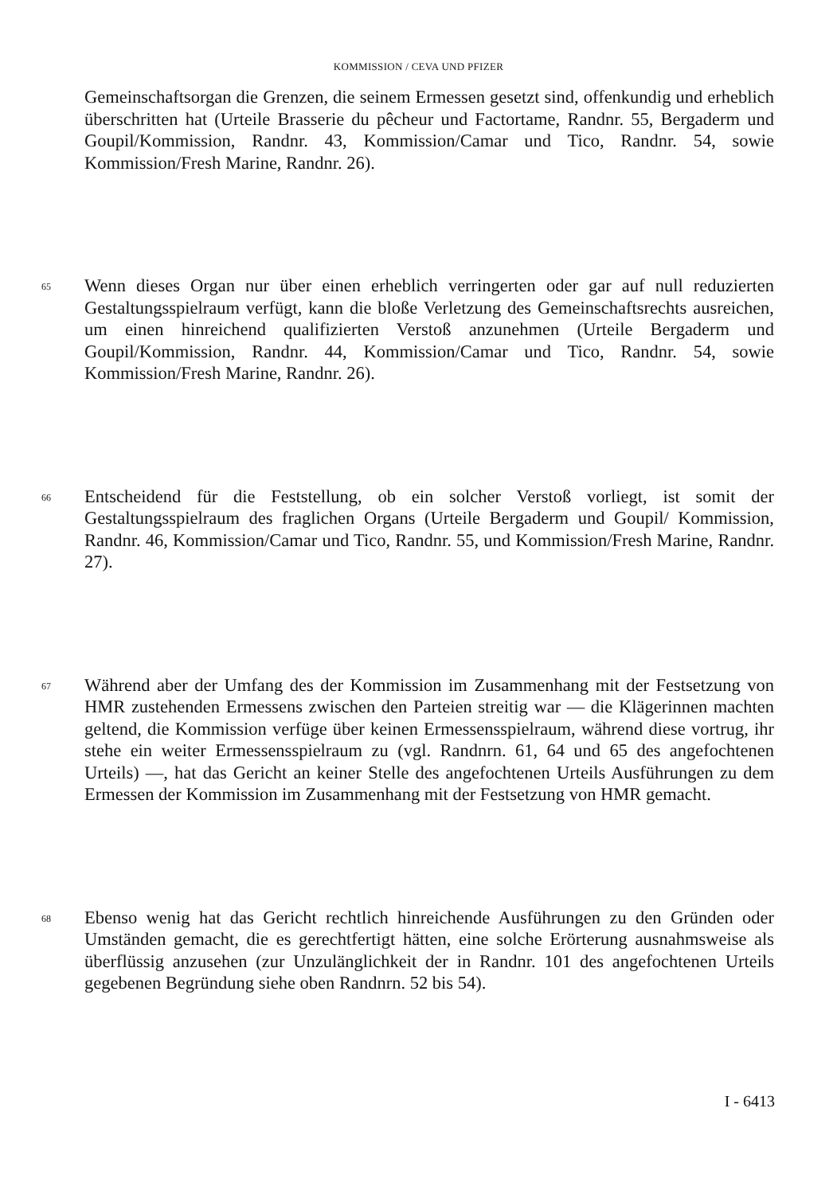KOMMISSION / CEVA UND PFIZER
Gemeinschaftsorgan die Grenzen, die seinem Ermessen gesetzt sind, offenkundig und erheblich überschritten hat (Urteile Brasserie du pêcheur und Factortame, Randnr. 55, Bergaderm und Goupil/Kommission, Randnr. 43, Kommission/Camar und Tico, Randnr. 54, sowie Kommission/Fresh Marine, Randnr. 26).
65
Wenn dieses Organ nur über einen erheblich verringerten oder gar auf null reduzierten Gestaltungsspielraum verfügt, kann die bloße Verletzung des Gemeinschaftsrechts ausreichen, um einen hinreichend qualifizierten Verstoß anzunehmen (Urteile Bergaderm und Goupil/Kommission, Randnr. 44, Kommission/Camar und Tico, Randnr. 54, sowie Kommission/Fresh Marine, Randnr. 26).
66
Entscheidend für die Feststellung, ob ein solcher Verstoß vorliegt, ist somit der Gestaltungsspielraum des fraglichen Organs (Urteile Bergaderm und Goupil/ Kommission, Randnr. 46, Kommission/Camar und Tico, Randnr. 55, und Kommission/Fresh Marine, Randnr. 27).
67
Während aber der Umfang des der Kommission im Zusammenhang mit der Festsetzung von HMR zustehenden Ermessens zwischen den Parteien streitig war — die Klägerinnen machten geltend, die Kommission verfüge über keinen Ermessensspielraum, während diese vortrug, ihr stehe ein weiter Ermessensspielraum zu (vgl. Randnrn. 61, 64 und 65 des angefochtenen Urteils) —, hat das Gericht an keiner Stelle des angefochtenen Urteils Ausführungen zu dem Ermessen der Kommission im Zusammenhang mit der Festsetzung von HMR gemacht.
68
Ebenso wenig hat das Gericht rechtlich hinreichende Ausführungen zu den Gründen oder Umständen gemacht, die es gerechtfertigt hätten, eine solche Erörterung ausnahmsweise als überflüssig anzusehen (zur Unzulänglichkeit der in Randnr. 101 des angefochtenen Urteils gegebenen Begründung siehe oben Randnrn. 52 bis 54).
I - 6413